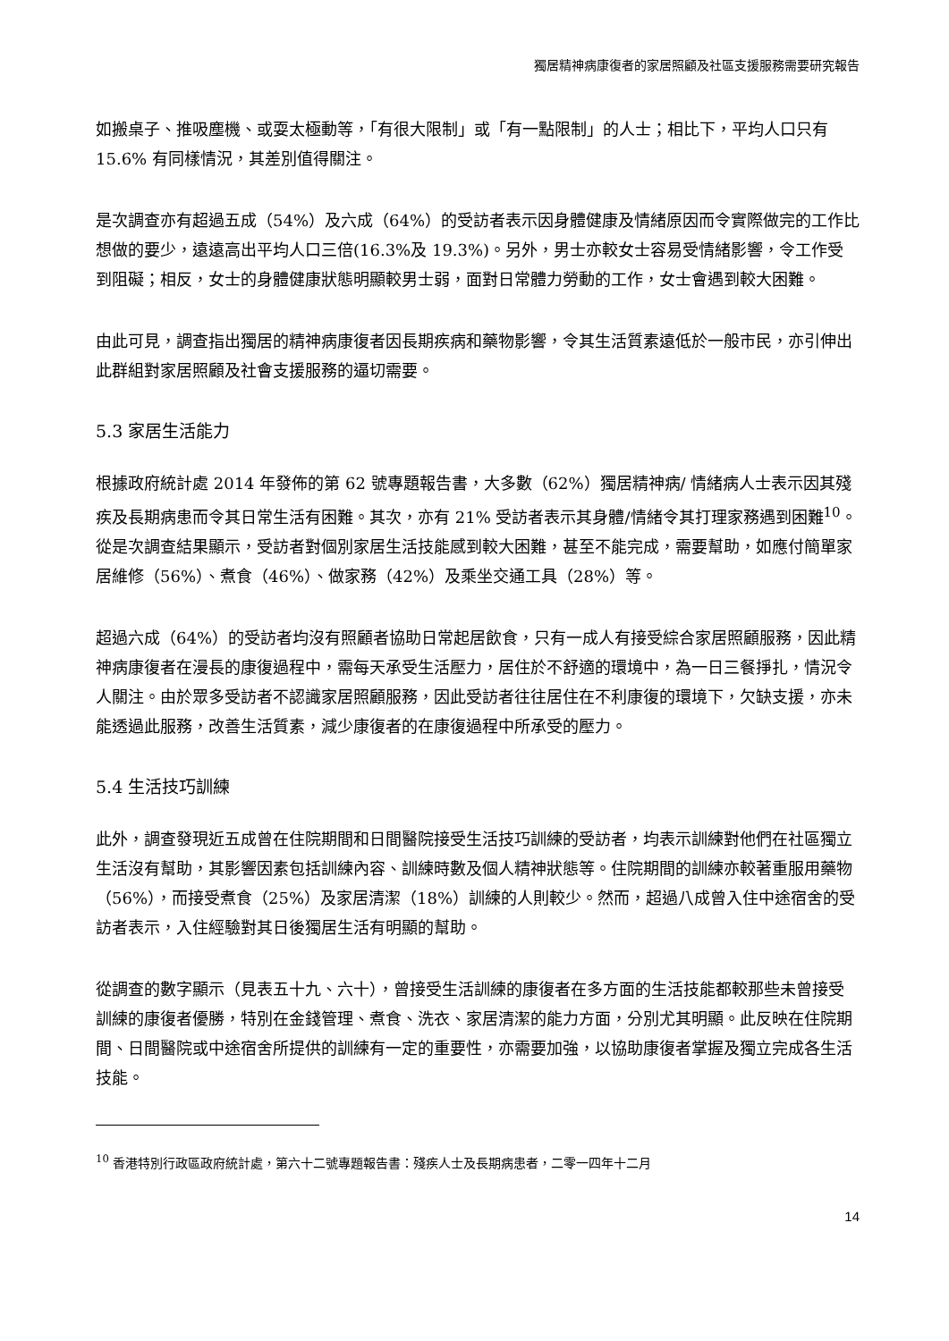獨居精神病康復者的家居照顧及社區支援服務需要研究報告
如搬桌子、推吸塵機、或耍太極動等，「有很大限制」或「有一點限制」的人士；相比下，平均人口只有 15.6% 有同樣情況，其差別值得關注。
是次調查亦有超過五成（54%）及六成（64%）的受訪者表示因身體健康及情緒原因而令實際做完的工作比想做的要少，遠遠高出平均人口三倍(16.3%及 19.3%)。另外，男士亦較女士容易受情緒影響，令工作受到阻礙；相反，女士的身體健康狀態明顯較男士弱，面對日常體力勞動的工作，女士會遇到較大困難。
由此可見，調查指出獨居的精神病康復者因長期疾病和藥物影響，令其生活質素遠低於一般市民，亦引伸出此群組對家居照顧及社會支援服務的逼切需要。
5.3 家居生活能力
根據政府統計處 2014 年發佈的第 62 號專題報告書，大多數（62%）獨居精神病/ 情緒病人士表示因其殘疾及長期病患而令其日常生活有困難。其次，亦有 21% 受訪者表示其身體/情緒令其打理家務遇到困難<sup>10</sup>。從是次調查結果顯示，受訪者對個別家居生活技能感到較大困難，甚至不能完成，需要幫助，如應付簡單家居維修（56%）、煮食（46%）、做家務（42%）及乘坐交通工具（28%）等。
超過六成（64%）的受訪者均沒有照顧者協助日常起居飲食，只有一成人有接受綜合家居照顧服務，因此精神病康復者在漫長的康復過程中，需每天承受生活壓力，居住於不舒適的環境中，為一日三餐掙扎，情況令人關注。由於眾多受訪者不認識家居照顧服務，因此受訪者往往居住在不利康復的環境下，欠缺支援，亦未能透過此服務，改善生活質素，減少康復者的在康復過程中所承受的壓力。
5.4 生活技巧訓練
此外，調查發現近五成曾在住院期間和日間醫院接受生活技巧訓練的受訪者，均表示訓練對他們在社區獨立生活沒有幫助，其影響因素包括訓練內容、訓練時數及個人精神狀態等。住院期間的訓練亦較著重服用藥物（56%），而接受煮食（25%）及家居清潔（18%）訓練的人則較少。然而，超過八成曾入住中途宿舍的受訪者表示，入住經驗對其日後獨居生活有明顯的幫助。
從調查的數字顯示（見表五十九、六十），曾接受生活訓練的康復者在多方面的生活技能都較那些未曾接受訓練的康復者優勝，特別在金錢管理、煮食、洗衣、家居清潔的能力方面，分別尤其明顯。此反映在住院期間、日間醫院或中途宿舍所提供的訓練有一定的重要性，亦需要加強，以協助康復者掌握及獨立完成各生活技能。
<sup>10</sup> 香港特別行政區政府統計處，第六十二號專題報告書：殘疾人士及長期病患者，二零一四年十二月
14